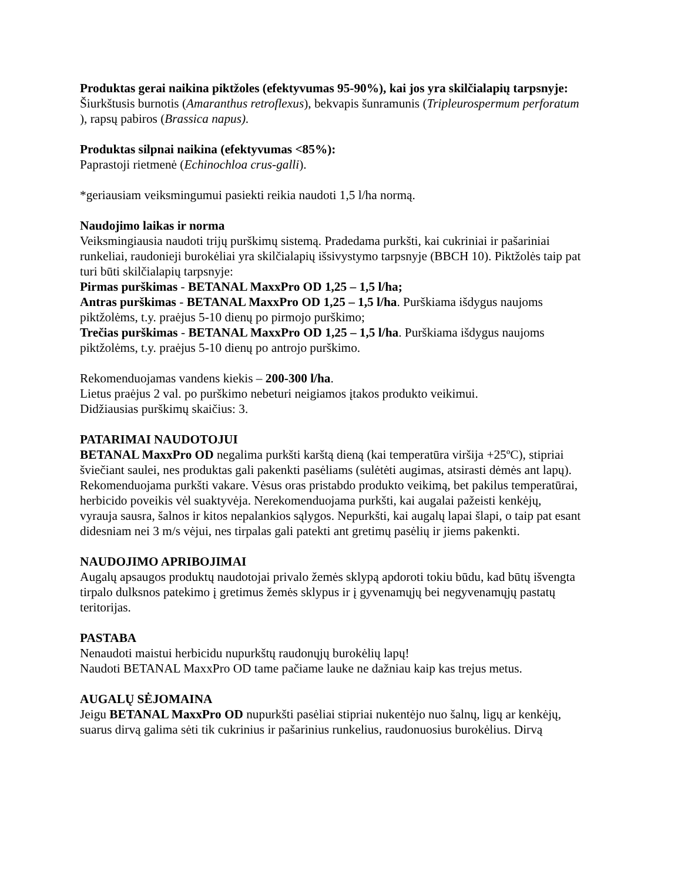Produktas gerai naikina piktžoles (efektyvumas 95-90%), kai jos yra skilčialapių tarpsnyje:
Šiurkštusis burnotis (Amaranthus retroflexus), bekvapis šunramunis (Tripleurospermum perforatum ), rapsų pabiros (Brassica napus).
Produktas silpnai naikina (efektyvumas <85%):
Paprastoji rietmenė (Echinochloa crus-galli).
*geriausiam veiksmingumui pasiekti reikia naudoti 1,5 l/ha normą.
Naudojimo laikas ir norma
Veiksmingiausia naudoti trijų purškimų sistemą. Pradedama purkšti, kai cukriniai ir pašariniai runkeliai, raudonieji burokėliai yra skilčialapių išsivystymo tarpsnyje (BBCH 10). Piktžolės taip pat turi būti skilčialapių tarpsnyje:
Pirmas purškimas - BETANAL MaxxPro OD 1,25 – 1,5 l/ha;
Antras purškimas - BETANAL MaxxPro OD 1,25 – 1,5 l/ha. Purškiama išdygus naujoms piktžolėms, t.y. praėjus 5-10 dienų po pirmojo purškimo;
Trečias purškimas - BETANAL MaxxPro OD 1,25 – 1,5 l/ha. Purškiama išdygus naujoms piktžolėms, t.y. praėjus 5-10 dienų po antrojo purškimo.
Rekomenduojamas vandens kiekis – 200-300 l/ha.
Lietus praėjus 2 val. po purškimo nebeturi neigiamos įtakos produkto veikimui.
Didžiausias purškimų skaičius: 3.
PATARIMAI NAUDOTOJUI
BETANAL MaxxPro OD negalima purkšti karštą dieną (kai temperatūra viršija +25ºC), stipriai šviečiant saulei, nes produktas gali pakenkti pasėliams (sulėtėti augimas, atsirasti dėmės ant lapų). Rekomenduojama purkšti vakare. Vėsus oras pristabdo produkto veikimą, bet pakilus temperatūrai, herbicido poveikis vėl suaktyvėja. Nerekomenduojama purkšti, kai augalai pažeisti kenkėjų, vyrauja sausra, šalnos ir kitos nepalankios sąlygos. Nepurkšti, kai augalų lapai šlapi, o taip pat esant didesniam nei 3 m/s vėjui, nes tirpalas gali patekti ant gretimų pasėlių ir jiems pakenkti.
NAUDOJIMO APRIBOJIMAI
Augalų apsaugos produktų naudotojai privalo žemės sklypą apdoroti tokiu būdu, kad būtų išvengta tirpalo dulksnos patekimo į gretimus žemės sklypus ir į gyvenamųjų bei negyvenamųjų pastatų teritorijas.
PASTABA
Nenaudoti maistui herbicidu nupurkštų raudonųjų burokėlių lapų!
Naudoti BETANAL MaxxPro OD tame pačiame lauke ne dažniau kaip kas trejus metus.
AUGALŲ SĖJOMAINA
Jeigu BETANAL MaxxPro OD nupurkšti pasėliai stipriai nukentėjo nuo šalnų, ligų ar kenkėjų, suarus dirvą galima sėti tik cukrinius ir pašarinius runkelius, raudonuosius burokėlius. Dirvą